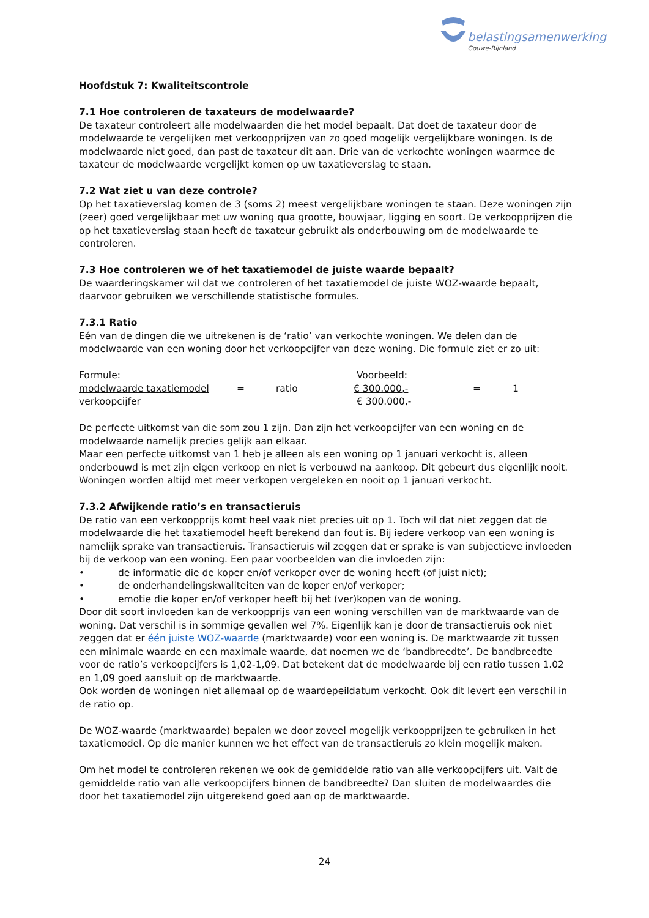belastingsamenwerking
Gouwe-Rijnland
Hoofdstuk 7: Kwaliteitscontrole
7.1 Hoe controleren de taxateurs de modelwaarde?
De taxateur controleert alle modelwaarden die het model bepaalt. Dat doet de taxateur door de modelwaarde te vergelijken met verkoopprijzen van zo goed mogelijk vergelijkbare woningen. Is de modelwaarde niet goed, dan past de taxateur dit aan. Drie van de verkochte woningen waarmee de taxateur de modelwaarde vergelijkt komen op uw taxatieverslag te staan.
7.2 Wat ziet u van deze controle?
Op het taxatieverslag komen de 3 (soms 2) meest vergelijkbare woningen te staan. Deze woningen zijn (zeer) goed vergelijkbaar met uw woning qua grootte, bouwjaar, ligging en soort. De verkoopprijzen die op het taxatieverslag staan heeft de taxateur gebruikt als onderbouwing om de modelwaarde te controleren.
7.3 Hoe controleren we of het taxatiemodel de juiste waarde bepaalt?
De waarderingskamer wil dat we controleren of het taxatiemodel de juiste WOZ-waarde bepaalt, daarvoor gebruiken we verschillende statistische formules.
7.3.1 Ratio
Eén van de dingen die we uitrekenen is de ‘ratio’ van verkochte woningen. We delen dan de modelwaarde van een woning door het verkoopcijfer van deze woning. Die formule ziet er zo uit:
| Formule: | | | Voorbeeld: | | |
| modelwaarde taxatiemodel | = | ratio | € 300.000,- | = | 1 |
| verkoopcijfer | | | € 300.000,- | | |
De perfecte uitkomst van die som zou 1 zijn. Dan zijn het verkoopcijfer van een woning en de modelwaarde namelijk precies gelijk aan elkaar.
Maar een perfecte uitkomst van 1 heb je alleen als een woning op 1 januari verkocht is, alleen onderbouwd is met zijn eigen verkoop en niet is verbouwd na aankoop. Dit gebeurt dus eigenlijk nooit. Woningen worden altijd met meer verkopen vergeleken en nooit op 1 januari verkocht.
7.3.2 Afwijkende ratio’s en transactieruis
De ratio van een verkoopprijs komt heel vaak niet precies uit op 1. Toch wil dat niet zeggen dat de modelwaarde die het taxatiemodel heeft berekend dan fout is. Bij iedere verkoop van een woning is namelijk sprake van transactieruis. Transactieruis wil zeggen dat er sprake is van subjectieve invloeden bij de verkoop van een woning. Een paar voorbeelden van die invloeden zijn:
• de informatie die de koper en/of verkoper over de woning heeft (of juist niet);
• de onderhandelingskwaliteiten van de koper en/of verkoper;
• emotie die koper en/of verkoper heeft bij het (ver)kopen van de woning.
Door dit soort invloeden kan de verkoopprijs van een woning verschillen van de marktwaarde van de woning. Dat verschil is in sommige gevallen wel 7%. Eigenlijk kan je door de transactieruis ook niet zeggen dat er één juiste WOZ-waarde (marktwaarde) voor een woning is. De marktwaarde zit tussen een minimale waarde en een maximale waarde, dat noemen we de ‘bandbreedte’. De bandbreedte voor de ratio’s verkoopcijfers is 1,02-1,09. Dat betekent dat de modelwaarde bij een ratio tussen 1.02 en 1,09 goed aansluit op de marktwaarde.
Ook worden de woningen niet allemaal op de waardepeildatum verkocht. Ook dit levert een verschil in de ratio op.
De WOZ-waarde (marktwaarde) bepalen we door zoveel mogelijk verkoopprijzen te gebruiken in het taxatiemodel. Op die manier kunnen we het effect van de transactieruis zo klein mogelijk maken.
Om het model te controleren rekenen we ook de gemiddelde ratio van alle verkoopcijfers uit. Valt de gemiddelde ratio van alle verkoopcijfers binnen de bandbreedte? Dan sluiten de modelwaardes die door het taxatiemodel zijn uitgerekend goed aan op de marktwaarde.
24